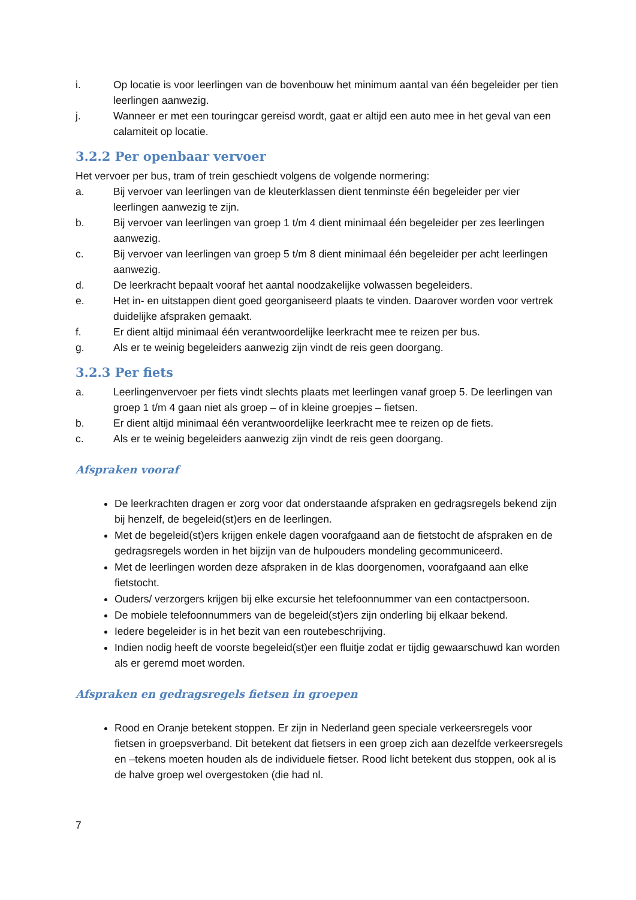i. Op locatie is voor leerlingen van de bovenbouw het minimum aantal van één begeleider per tien leerlingen aanwezig.
j. Wanneer er met een touringcar gereisd wordt, gaat er altijd een auto mee in het geval van een calamiteit op locatie.
3.2.2 Per openbaar vervoer
Het vervoer per bus, tram of trein geschiedt volgens de volgende normering:
a. Bij vervoer van leerlingen van de kleuterklassen dient tenminste één begeleider per vier leerlingen aanwezig te zijn.
b. Bij vervoer van leerlingen van groep 1 t/m 4 dient minimaal één begeleider per zes leerlingen aanwezig.
c. Bij vervoer van leerlingen van groep 5 t/m 8 dient minimaal één begeleider per acht leerlingen aanwezig.
d. De leerkracht bepaalt vooraf het aantal noodzakelijke volwassen begeleiders.
e. Het in- en uitstappen dient goed georganiseerd plaats te vinden. Daarover worden voor vertrek duidelijke afspraken gemaakt.
f. Er dient altijd minimaal één verantwoordelijke leerkracht mee te reizen per bus.
g. Als er te weinig begeleiders aanwezig zijn vindt de reis geen doorgang.
3.2.3 Per fiets
a. Leerlingenvervoer per fiets vindt slechts plaats met leerlingen vanaf groep 5. De leerlingen van groep 1 t/m 4 gaan niet als groep – of in kleine groepjes – fietsen.
b. Er dient altijd minimaal één verantwoordelijke leerkracht mee te reizen op de fiets.
c. Als er te weinig begeleiders aanwezig zijn vindt de reis geen doorgang.
Afspraken vooraf
De leerkrachten dragen er zorg voor dat onderstaande afspraken en gedragsregels bekend zijn bij henzelf, de begeleid(st)ers en de leerlingen.
Met de begeleid(st)ers krijgen enkele dagen voorafgaand aan de fietstocht de afspraken en de gedragsregels worden in het bijzijn van de hulpouders mondeling gecommuniceerd.
Met de leerlingen worden deze afspraken in de klas doorgenomen, voorafgaand aan elke fietstocht.
Ouders/ verzorgers krijgen bij elke excursie het telefoonnummer van een contactpersoon.
De mobiele telefoonnummers van de begeleid(st)ers zijn onderling bij elkaar bekend.
Iedere begeleider is in het bezit van een routebeschrijving.
Indien nodig heeft de voorste begeleid(st)er een fluitje zodat er tijdig gewaarschuwd kan worden als er geremd moet worden.
Afspraken en gedragsregels fietsen in groepen
Rood en Oranje betekent stoppen. Er zijn in Nederland geen speciale verkeersregels voor fietsen in groepsverband. Dit betekent dat fietsers in een groep zich aan dezelfde verkeersregels en –tekens moeten houden als de individuele fietser. Rood licht betekent dus stoppen, ook al is de halve groep wel overgestoken (die had nl.
7